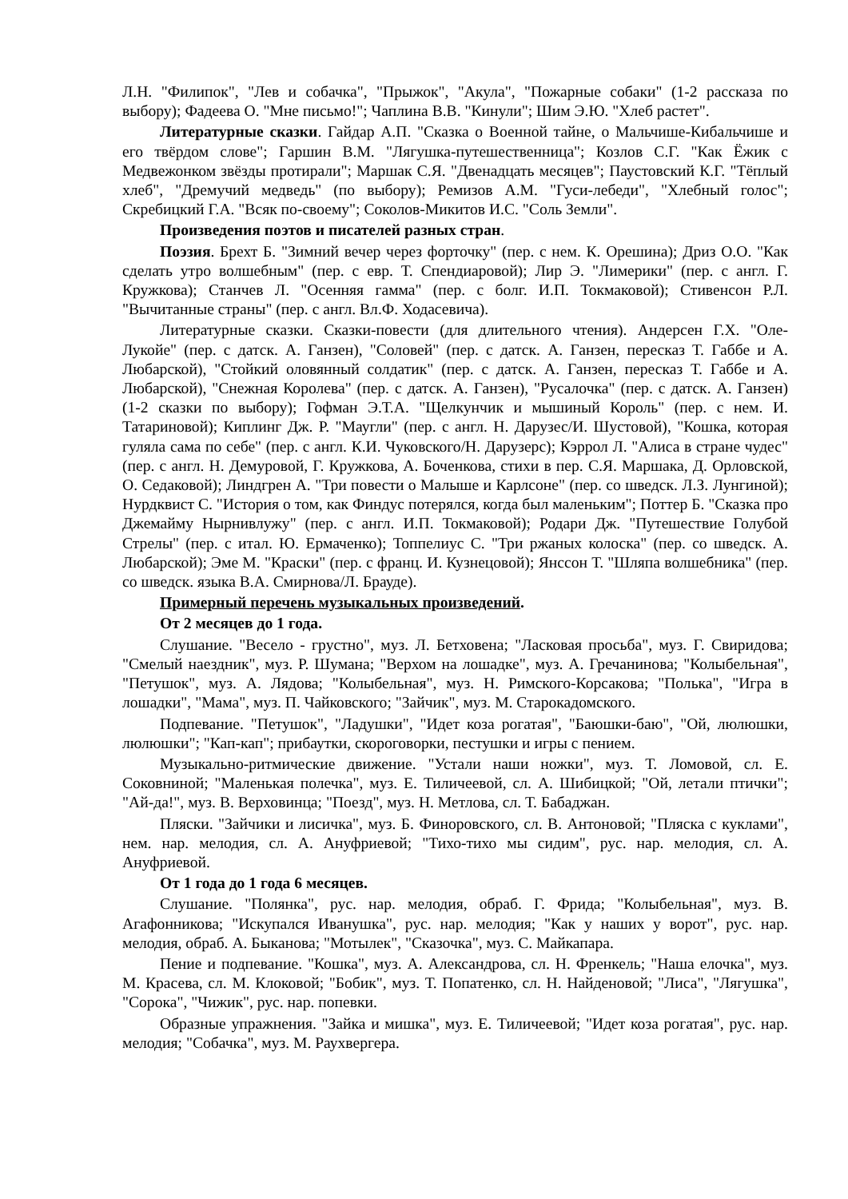Л.Н. "Филипок", "Лев и собачка", "Прыжок", "Акула", "Пожарные собаки" (1-2 рассказа по выбору); Фадеева О. "Мне письмо!"; Чаплина В.В. "Кинули"; Шим Э.Ю. "Хлеб растет".
Литературные сказки. Гайдар А.П. "Сказка о Военной тайне, о Мальчише-Кибальчише и его твёрдом слове"; Гаршин В.М. "Лягушка-путешественница"; Козлов С.Г. "Как Ёжик с Медвежонком звёзды протирали"; Маршак С.Я. "Двенадцать месяцев"; Паустовский К.Г. "Тёплый хлеб", "Дремучий медведь" (по выбору); Ремизов А.М. "Гуси-лебеди", "Хлебный голос"; Скребицкий Г.А. "Всяк по-своему"; Соколов-Микитов И.С. "Соль Земли".
Произведения поэтов и писателей разных стран.
Поэзия. Брехт Б. "Зимний вечер через форточку" (пер. с нем. К. Орешина); Дриз О.О. "Как сделать утро волшебным" (пер. с евр. Т. Спендиаровой); Лир Э. "Лимерики" (пер. с англ. Г. Кружкова); Станчев Л. "Осенняя гамма" (пер. с болг. И.П. Токмаковой); Стивенсон Р.Л. "Вычитанные страны" (пер. с англ. Вл.Ф. Ходасевича).
Литературные сказки. Сказки-повести (для длительного чтения). Андерсен Г.Х. "Оле-Лукойе" (пер. с датск. А. Ганзен), "Соловей" (пер. с датск. А. Ганзен, пересказ Т. Габбе и А. Любарской), "Стойкий оловянный солдатик" (пер. с датск. А. Ганзен, пересказ Т. Габбе и А. Любарской), "Снежная Королева" (пер. с датск. А. Ганзен), "Русалочка" (пер. с датск. А. Ганзен) (1-2 сказки по выбору); Гофман Э.Т.А. "Щелкунчик и мышиный Король" (пер. с нем. И. Татариновой); Киплинг Дж. Р. "Маугли" (пер. с англ. Н. Дарузес/И. Шустовой), "Кошка, которая гуляла сама по себе" (пер. с англ. К.И. Чуковского/Н. Дарузерс); Кэррол Л. "Алиса в стране чудес" (пер. с англ. Н. Демуровой, Г. Кружкова, А. Боченкова, стихи в пер. С.Я. Маршака, Д. Орловской, О. Седаковой); Линдгрен А. "Три повести о Малыше и Карлсоне" (пер. со шведск. Л.З. Лунгиной); Нурдквист С. "История о том, как Финдус потерялся, когда был маленьким"; Поттер Б. "Сказка про Джемайму Нырнивлужу" (пер. с англ. И.П. Токмаковой); Родари Дж. "Путешествие Голубой Стрелы" (пер. с итал. Ю. Ермаченко); Топпелиус С. "Три ржаных колоска" (пер. со шведск. А. Любарской); Эме М. "Краски" (пер. с франц. И. Кузнецовой); Янссон Т. "Шляпа волшебника" (пер. со шведск. языка В.А. Смирнова/Л. Брауде).
Примерный перечень музыкальных произведений.
От 2 месяцев до 1 года.
Слушание. "Весело - грустно", муз. Л. Бетховена; "Ласковая просьба", муз. Г. Свиридова; "Смелый наездник", муз. Р. Шумана; "Верхом на лошадке", муз. А. Гречанинова; "Колыбельная", "Петушок", муз. А. Лядова; "Колыбельная", муз. Н. Римского-Корсакова; "Полька", "Игра в лошадки", "Мама", муз. П. Чайковского; "Зайчик", муз. М. Старокадомского.
Подпевание. "Петушок", "Ладушки", "Идет коза рогатая", "Баюшки-баю", "Ой, люлюшки, люлюшки"; "Кап-кап"; прибаутки, скороговорки, пестушки и игры с пением.
Музыкально-ритмические движение. "Устали наши ножки", муз. Т. Ломовой, сл. Е. Соковниной; "Маленькая полечка", муз. Е. Тиличеевой, сл. А. Шибицкой; "Ой, летали птички"; "Ай-да!", муз. В. Верховинца; "Поезд", муз. Н. Метлова, сл. Т. Бабаджан.
Пляски. "Зайчики и лисичка", муз. Б. Финоровского, сл. В. Антоновой; "Пляска с куклами", нем. нар. мелодия, сл. А. Ануфриевой; "Тихо-тихо мы сидим", рус. нар. мелодия, сл. А. Ануфриевой.
От 1 года до 1 года 6 месяцев.
Слушание. "Полянка", рус. нар. мелодия, обраб. Г. Фрида; "Колыбельная", муз. В. Агафонникова; "Искупался Иванушка", рус. нар. мелодия; "Как у наших у ворот", рус. нар. мелодия, обраб. А. Быканова; "Мотылек", "Сказочка", муз. С. Майкапара.
Пение и подпевание. "Кошка", муз. А. Александрова, сл. Н. Френкель; "Наша елочка", муз. М. Красева, сл. М. Клоковой; "Бобик", муз. Т. Попатенко, сл. Н. Найденовой; "Лиса", "Лягушка", "Сорока", "Чижик", рус. нар. попевки.
Образные упражнения. "Зайка и мишка", муз. Е. Тиличеевой; "Идет коза рогатая", рус. нар. мелодия; "Собачка", муз. М. Раухвергера.